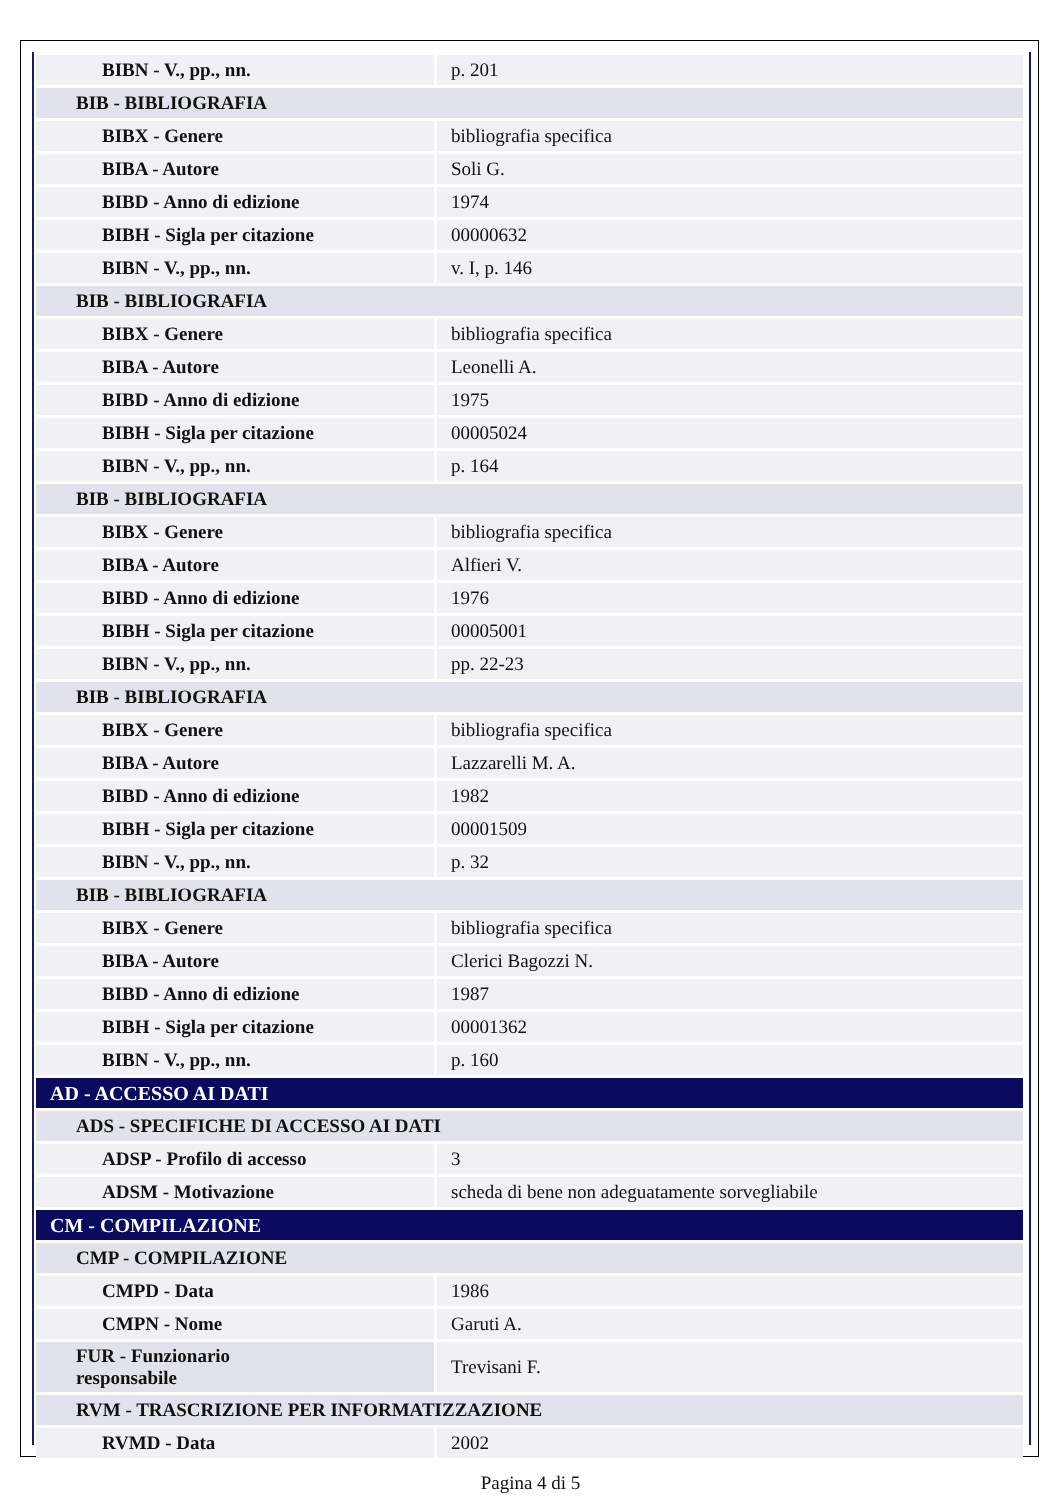| BIBN - V., pp., nn. | p. 201 |
| BIB - BIBLIOGRAFIA | |
| BIBX - Genere | bibliografia specifica |
| BIBA - Autore | Soli G. |
| BIBD - Anno di edizione | 1974 |
| BIBH - Sigla per citazione | 00000632 |
| BIBN - V., pp., nn. | v. I, p. 146 |
| BIB - BIBLIOGRAFIA | |
| BIBX - Genere | bibliografia specifica |
| BIBA - Autore | Leonelli A. |
| BIBD - Anno di edizione | 1975 |
| BIBH - Sigla per citazione | 00005024 |
| BIBN - V., pp., nn. | p. 164 |
| BIB - BIBLIOGRAFIA | |
| BIBX - Genere | bibliografia specifica |
| BIBA - Autore | Alfieri V. |
| BIBD - Anno di edizione | 1976 |
| BIBH - Sigla per citazione | 00005001 |
| BIBN - V., pp., nn. | pp. 22-23 |
| BIB - BIBLIOGRAFIA | |
| BIBX - Genere | bibliografia specifica |
| BIBA - Autore | Lazzarelli M. A. |
| BIBD - Anno di edizione | 1982 |
| BIBH - Sigla per citazione | 00001509 |
| BIBN - V., pp., nn. | p. 32 |
| BIB - BIBLIOGRAFIA | |
| BIBX - Genere | bibliografia specifica |
| BIBA - Autore | Clerici Bagozzi N. |
| BIBD - Anno di edizione | 1987 |
| BIBH - Sigla per citazione | 00001362 |
| BIBN - V., pp., nn. | p. 160 |
| AD - ACCESSO AI DATI | |
| ADS - SPECIFICHE DI ACCESSO AI DATI | |
| ADSP - Profilo di accesso | 3 |
| ADSM - Motivazione | scheda di bene non adeguatamente sorvegliabile |
| CM - COMPILAZIONE | |
| CMP - COMPILAZIONE | |
| CMPD - Data | 1986 |
| CMPN - Nome | Garuti A. |
| FUR - Funzionario responsabile | Trevisani F. |
| RVM - TRASCRIZIONE PER INFORMATIZZAZIONE | |
| RVMD - Data | 2002 |
Pagina 4 di 5